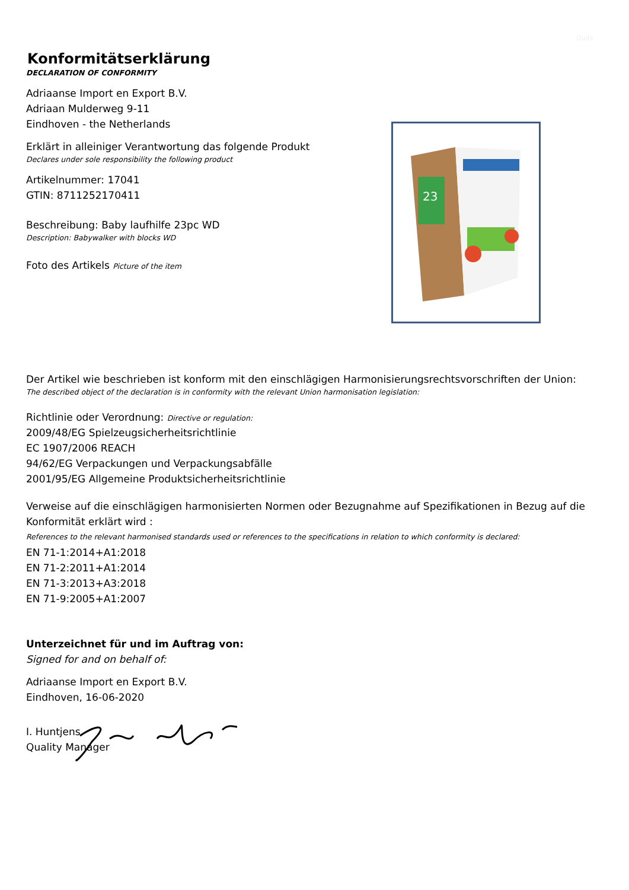Duits
Konformitätserklärung
DECLARATION OF CONFORMITY
Adriaanse Import en Export B.V.
Adriaan Mulderweg 9-11
Eindhoven - the Netherlands
Erklärt in alleiniger Verantwortung das folgende Produkt
Declares under sole responsibility the following product
Artikelnummer: 17041
GTIN: 8711252170411
Beschreibung: Baby laufhilfe 23pc WD
Description: Babywalker with blocks WD
Foto des Artikels Picture of the item
23
Der Artikel wie beschrieben ist konform mit den einschlägigen Harmonisierungsrechtsvorschriften der Union:
The described object of the declaration is in conformity with the relevant Union harmonisation legislation:
Richtlinie oder Verordnung: Directive or regulation:
2009/48/EG Spielzeugsicherheitsrichtlinie
EC 1907/2006 REACH
94/62/EG Verpackungen und Verpackungsabfälle
2001/95/EG Allgemeine Produktsicherheitsrichtlinie
Verweise auf die einschlägigen harmonisierten Normen oder Bezugnahme auf Spezifikationen in Bezug auf die Konformität erklärt wird :
References to the relevant harmonised standards used or references to the specifications in relation to which conformity is declared:
EN 71-1:2014+A1:2018
EN 71-2:2011+A1:2014
EN 71-3:2013+A3:2018
EN 71-9:2005+A1:2007
Unterzeichnet für und im Auftrag von:
Signed for and on behalf of:
Adriaanse Import en Export B.V.
Eindhoven, 16-06-2020
I. Huntjens
Quality Manager